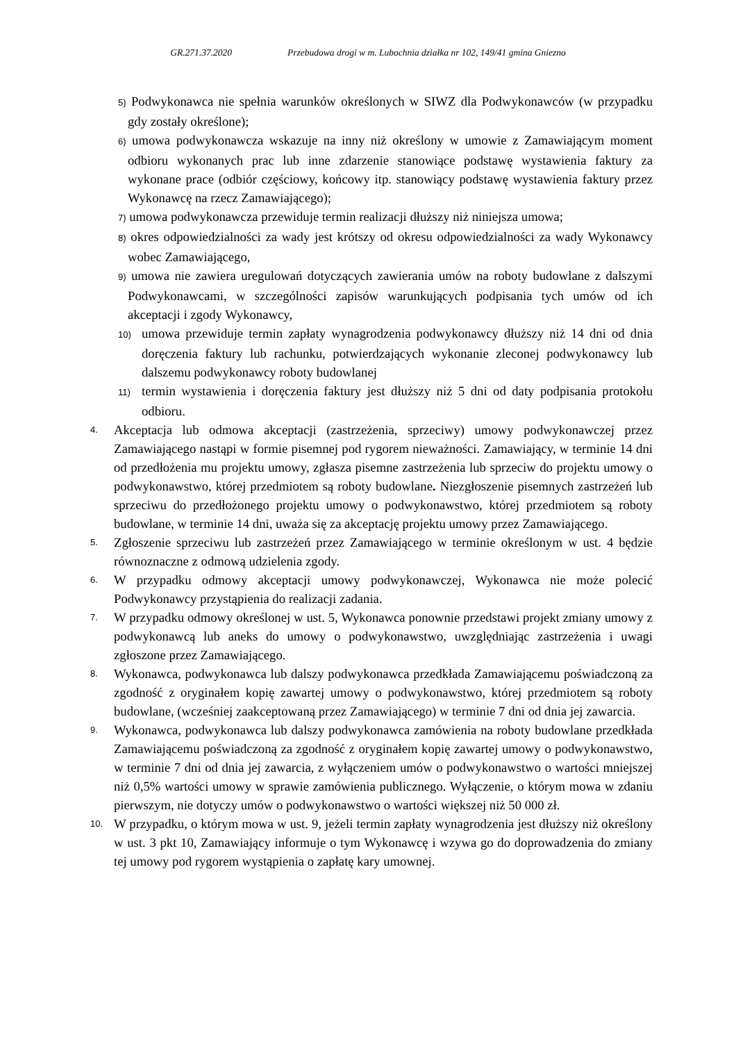GR.271.37.2020 Przebudowa drogi w m. Lubochnia działka nr 102, 149/41 gmina Gniezno
5) Podwykonawca nie spełnia warunków określonych w SIWZ dla Podwykonawców (w przypadku gdy zostały określone);
6) umowa podwykonawcza wskazuje na inny niż określony w umowie z Zamawiającym moment odbioru wykonanych prac lub inne zdarzenie stanowiące podstawę wystawienia faktury za wykonane prace (odbiór częściowy, końcowy itp. stanowiący podstawę wystawienia faktury przez Wykonawcę na rzecz Zamawiającego);
7) umowa podwykonawcza przewiduje termin realizacji dłuższy niż niniejsza umowa;
8) okres odpowiedzialności za wady jest krótszy od okresu odpowiedzialności za wady Wykonawcy wobec Zamawiającego,
9) umowa nie zawiera uregulowań dotyczących zawierania umów na roboty budowlane z dalszymi Podwykonawcami, w szczególności zapisów warunkujących podpisania tych umów od ich akceptacji i zgody Wykonawcy,
10) umowa przewiduje termin zapłaty wynagrodzenia podwykonawcy dłuższy niż 14 dni od dnia doręczenia faktury lub rachunku, potwierdzających wykonanie zleconej podwykonawcy lub dalszemu podwykonawcy roboty budowlanej
11) termin wystawienia i doręczenia faktury jest dłuższy niż 5 dni od daty podpisania protokołu odbioru.
4.
Akceptacja lub odmowa akceptacji (zastrzeżenia, sprzeciwy) umowy podwykonawczej przez Zamawiającego nastąpi w formie pisemnej pod rygorem nieważności. Zamawiający, w terminie 14 dni od przedłożenia mu projektu umowy, zgłasza pisemne zastrzeżenia lub sprzeciw do projektu umowy o podwykonawstwo, której przedmiotem są roboty budowlane. Niezgłoszenie pisemnych zastrzeżeń lub sprzeciwu do przedłożonego projektu umowy o podwykonawstwo, której przedmiotem są roboty budowlane, w terminie 14 dni, uważa się za akceptację projektu umowy przez Zamawiającego.
5.
Zgłoszenie sprzeciwu lub zastrzeżeń przez Zamawiającego w terminie określonym w ust. 4 będzie równoznaczne z odmową udzielenia zgody.
6.
W przypadku odmowy akceptacji umowy podwykonawczej, Wykonawca nie może polecić Podwykonawcy przystąpienia do realizacji zadania.
7.
W przypadku odmowy określonej w ust. 5, Wykonawca ponownie przedstawi projekt zmiany umowy z podwykonawcą lub aneks do umowy o podwykonawstwo, uwzględniając zastrzeżenia i uwagi zgłoszone przez Zamawiającego.
8.
Wykonawca, podwykonawca lub dalszy podwykonawca przedkłada Zamawiającemu poświadczoną za zgodność z oryginałem kopię zawartej umowy o podwykonawstwo, której przedmiotem są roboty budowlane, (wcześniej zaakceptowaną przez Zamawiającego) w terminie 7 dni od dnia jej zawarcia.
9.
Wykonawca, podwykonawca lub dalszy podwykonawca zamówienia na roboty budowlane przedkłada Zamawiającemu poświadczoną za zgodność z oryginałem kopię zawartej umowy o podwykonawstwo, w terminie 7 dni od dnia jej zawarcia, z wyłączeniem umów o podwykonawstwo o wartości mniejszej niż 0,5% wartości umowy w sprawie zamówienia publicznego. Wyłączenie, o którym mowa w zdaniu pierwszym, nie dotyczy umów o podwykonawstwo o wartości większej niż 50 000 zł.
10.
W przypadku, o którym mowa w ust. 9, jeżeli termin zapłaty wynagrodzenia jest dłuższy niż określony w ust. 3 pkt 10, Zamawiający informuje o tym Wykonawcę i wzywa go do doprowadzenia do zmiany tej umowy pod rygorem wystąpienia o zapłatę kary umownej.